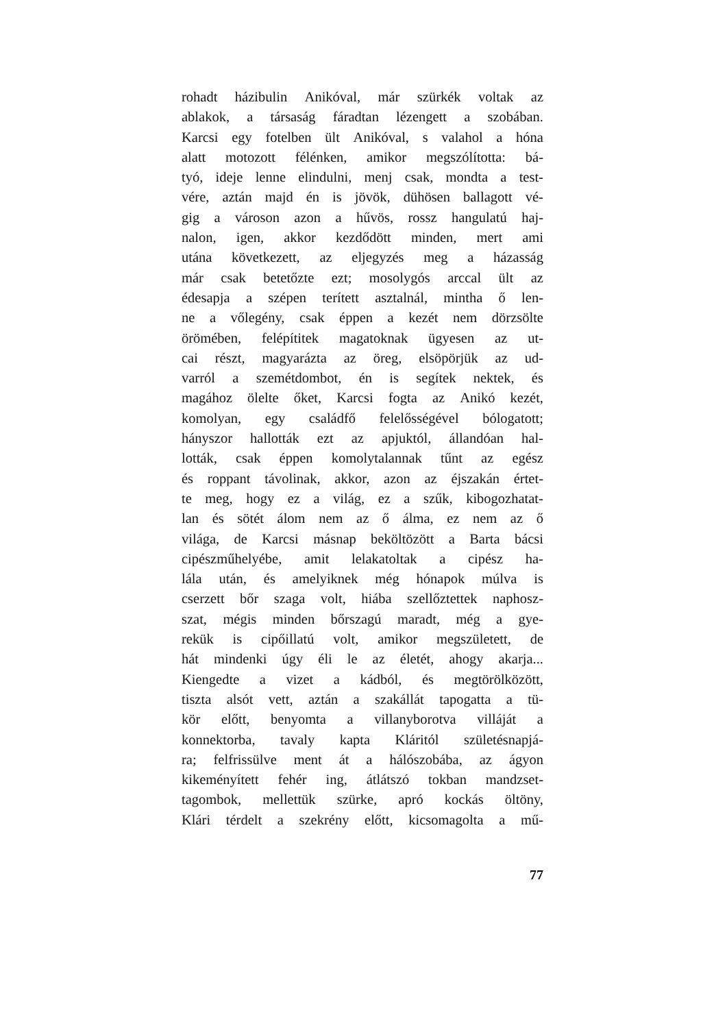rohadt házibulin Anikóval, már szürkék voltak az
ablakok, a társaság fáradtan lézengett a szobában.
Karcsi egy fotelben ült Anikóval, s valahol a hóna
alatt motozott félénken, amikor megszólította: bá-
tyó, ideje lenne elindulni, menj csak, mondta a test-
vére, aztán majd én is jövök, dühösen ballagott vé-
gig a városon azon a hűvös, rossz hangulatú haj-
nalon, igen, akkor kezdődött minden, mert ami
utána következett, az eljegyzés meg a házasság
már csak betetőzte ezt; mosolygós arccal ült az
édesapja a szépen terített asztalnál, mintha ő len-
ne a vőlegény, csak éppen a kezét nem dörzsölte
örömében, felépítitek magatoknak ügyesen az ut-
cai részt, magyarázta az öreg, elsöpörjük az ud-
varról a szemétdombot, én is segítek nektek, és
magához ölelte őket, Karcsi fogta az Anikó kezét,
komolyan, egy családfő felelősségével bólogatott;
hányszor hallották ezt az apjuktól, állandóan hal-
lották, csak éppen komolytalannak tűnt az egész
és roppant távolinak, akkor, azon az éjszakán értet-
te meg, hogy ez a világ, ez a szűk, kibogozhatat-
lan és sötét álom nem az ő álma, ez nem az ő
világa, de Karcsi másnap beköltözött a Barta bácsi
cipészműhelyébe, amit lelakatoltak a cipész ha-
lála után, és amelyiknek még hónapok múlva is
cserzett bőr szaga volt, hiába szellőztettek naphosz-
szat, mégis minden bőrszagú maradt, még a gye-
rekük is cipőillatú volt, amikor megszületett, de
hát mindenki úgy éli le az életét, ahogy akarja...
Kiengedte a vizet a kádból, és megtörölközött,
tiszta alsót vett, aztán a szakállát tapogatta a tü-
kör előtt, benyomta a villanyborotva villáját a
konnektorba, tavaly kapta Kláritól születésnapjá-
ra; felfrissülve ment át a hálószobába, az ágyon
kikeményített fehér ing, átlátszó tokban mandzset-
tagombok, mellettük szürke, apró kockás öltöny,
Klári térdelt a szekrény előtt, kicsomagolta a mű-
77